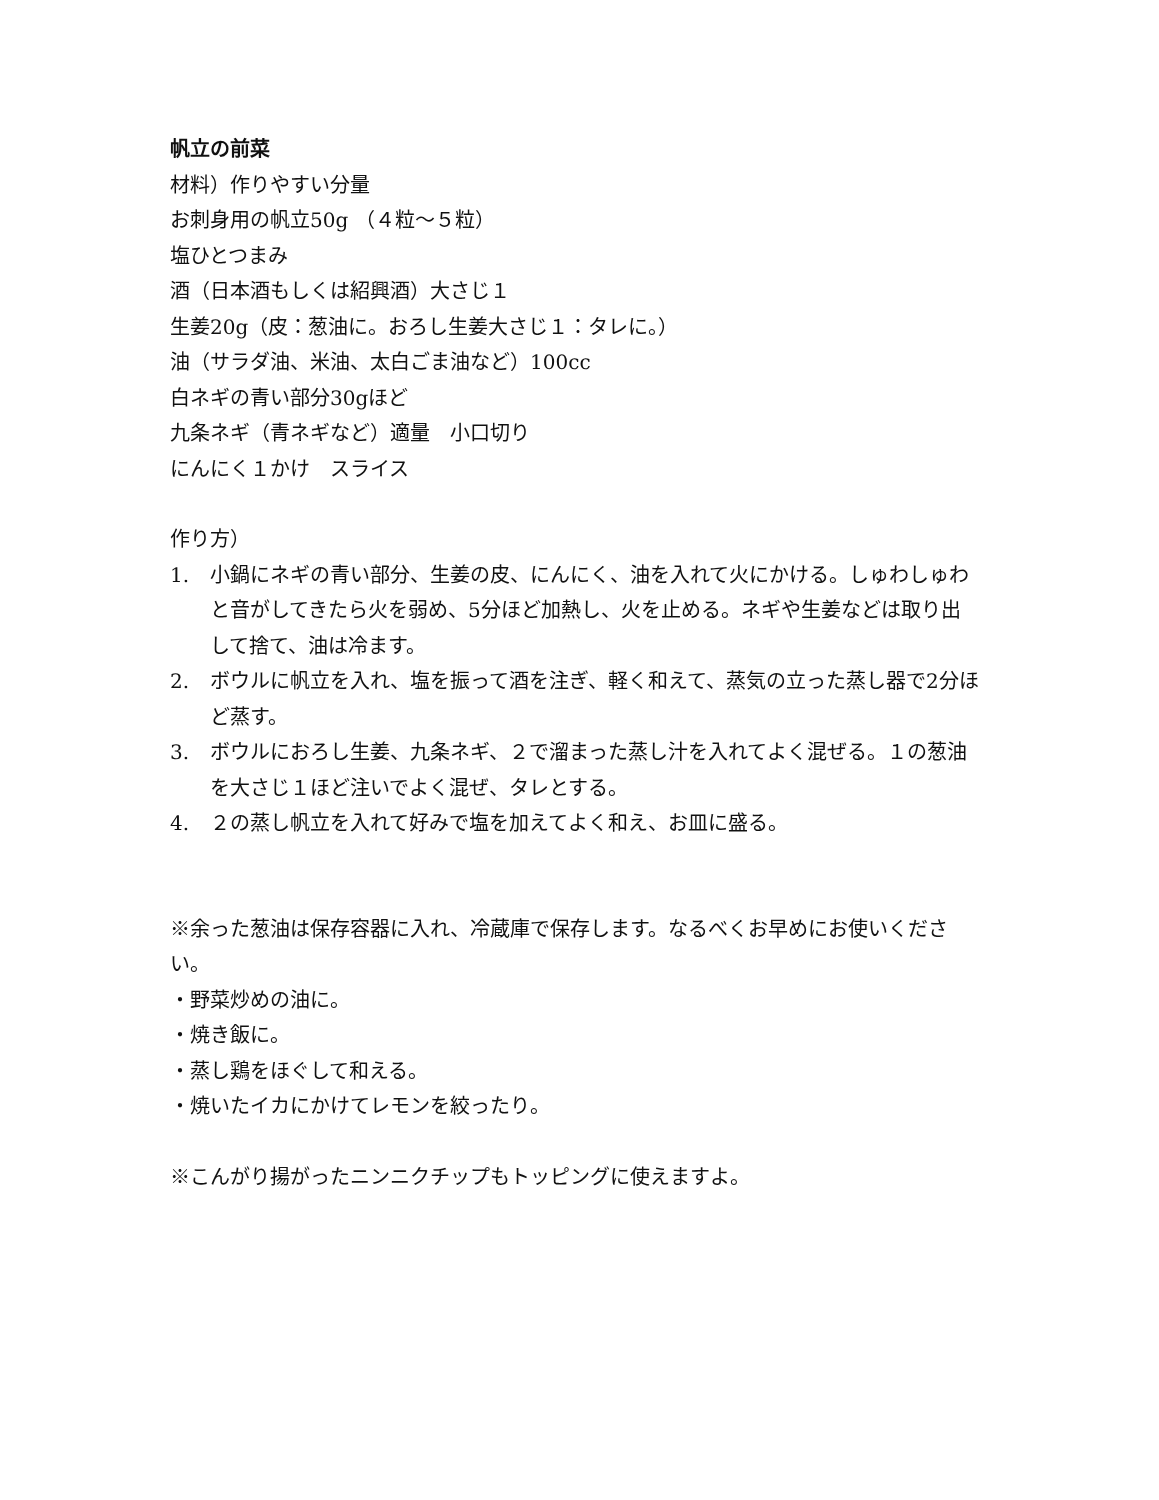帆立の前菜
材料）作りやすい分量
お刺身用の帆立50g （４粒～５粒）
塩ひとつまみ
酒（日本酒もしくは紹興酒）大さじ１
生姜20g（皮：葱油に。おろし生姜大さじ１：タレに。）
油（サラダ油、米油、太白ごま油など）100cc
白ネギの青い部分30gほど
九条ネギ（青ネギなど）適量　小口切り
にんにく１かけ　スライス
作り方）
1. 小鍋にネギの青い部分、生姜の皮、にんにく、油を入れて火にかける。しゅわしゅわと音がしてきたら火を弱め、5分ほど加熱し、火を止める。ネギや生姜などは取り出して捨て、油は冷ます。
2. ボウルに帆立を入れ、塩を振って酒を注ぎ、軽く和えて、蒸気の立った蒸し器で2分ほど蒸す。
3. ボウルにおろし生姜、九条ネギ、２で溜まった蒸し汁を入れてよく混ぜる。１の葱油を大さじ１ほど注いでよく混ぜ、タレとする。
4. ２の蒸し帆立を入れて好みで塩を加えてよく和え、お皿に盛る。
※余った葱油は保存容器に入れ、冷蔵庫で保存します。なるべくお早めにお使いください。
・野菜炒めの油に。
・焼き飯に。
・蒸し鶏をほぐして和える。
・焼いたイカにかけてレモンを絞ったり。
※こんがり揚がったニンニクチップもトッピングに使えますよ。